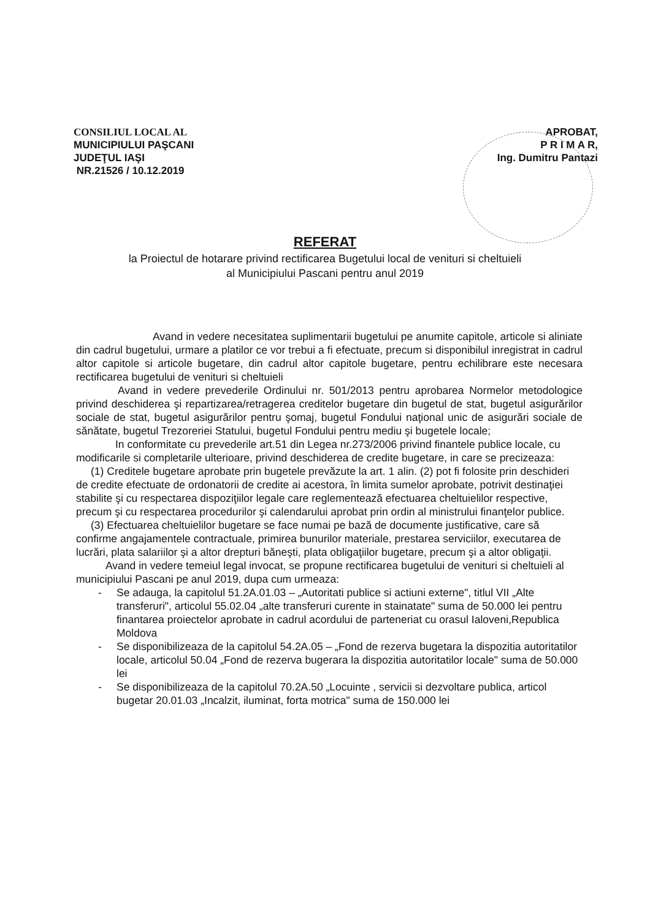CONSILIUL LOCAL AL
MUNICIPIULUI PAŞCANI
JUDEŢUL IAŞI
NR.21526 / 10.12.2019
APROBAT,
P R I M A R,
Ing. Dumitru Pantazi
REFERAT
la Proiectul de hotarare privind rectificarea Bugetului local de venituri si cheltuieli
al Municipiului Pascani pentru anul 2019
Avand in vedere necesitatea suplimentarii bugetului pe anumite capitole, articole si aliniate din cadrul bugetului, urmare a platilor ce vor trebui a fi efectuate, precum si disponibilul inregistrat in cadrul altor capitole si articole bugetare, din cadrul altor capitole bugetare, pentru echilibrare este necesara rectificarea bugetului de venituri si cheltuieli
Avand in vedere prevederile Ordinului nr. 501/2013 pentru aprobarea Normelor metodologice privind deschiderea şi repartizarea/retragerea creditelor bugetare din bugetul de stat, bugetul asigurărilor sociale de stat, bugetul asigurărilor pentru şomaj, bugetul Fondului naţional unic de asigurări sociale de sănătate, bugetul Trezoreriei Statului, bugetul Fondului pentru mediu şi bugetele locale;
In conformitate cu prevederile art.51 din Legea nr.273/2006 privind finantele publice locale, cu modificarile si completarile ulterioare, privind deschiderea de credite bugetare, in care se precizeaza:
(1) Creditele bugetare aprobate prin bugetele prevăzute la art. 1 alin. (2) pot fi folosite prin deschideri de credite efectuate de ordonatorii de credite ai acestora, în limita sumelor aprobate, potrivit destinaţiei stabilite şi cu respectarea dispoziţiilor legale care reglementează efectuarea cheltuielilor respective, precum şi cu respectarea procedurilor şi calendarului aprobat prin ordin al ministrului finanţelor publice.
(3) Efectuarea cheltuielilor bugetare se face numai pe bază de documente justificative, care să confirme angajamentele contractuale, primirea bunurilor materiale, prestarea serviciilor, executarea de lucrări, plata salariilor şi a altor drepturi băneşti, plata obligaţiilor bugetare, precum şi a altor obligaţii.
Avand in vedere temeiul legal invocat, se propune rectificarea bugetului de venituri si cheltuieli al municipiului Pascani pe anul 2019, dupa cum urmeaza:
- Se adauga, la capitolul 51.2A.01.03 – „Autoritati publice si actiuni externe", titlul VII „Alte transferuri", articolul 55.02.04 „alte transferuri curente in stainatate" suma de 50.000 lei pentru finantarea proiectelor aprobate in cadrul acordului de parteneriat cu orasul Ialoveni,Republica Moldova
- Se disponibilizeaza de la capitolul 54.2A.05 – „Fond de rezerva bugetara la dispozitia autoritatilor locale, articolul 50.04 „Fond de rezerva bugerara la dispozitia autoritatilor locale" suma de 50.000 lei
- Se disponibilizeaza de la capitolul 70.2A.50 „Locuinte , servicii si dezvoltare publica, articol bugetar 20.01.03 „Incalzit, iluminat, forta motrica" suma de 150.000 lei